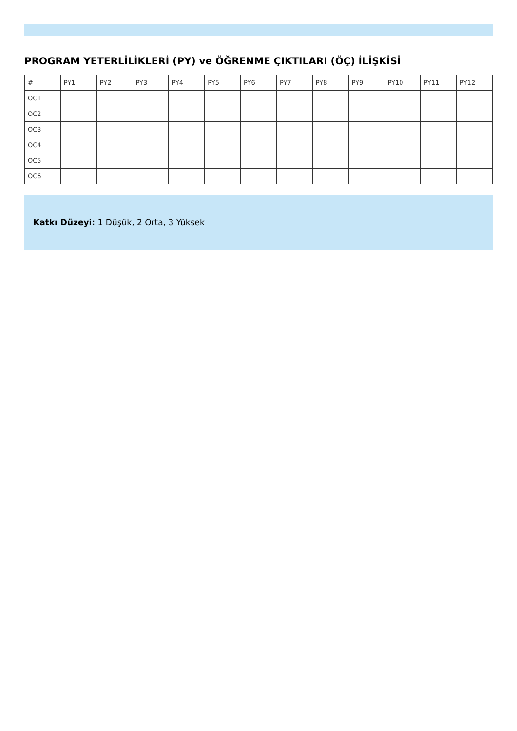PROGRAM YETERLİLİKLERİ (PY) ve ÖĞRENME ÇIKTILARI (ÖÇ) İLİŞKİSİ
| # | PY1 | PY2 | PY3 | PY4 | PY5 | PY6 | PY7 | PY8 | PY9 | PY10 | PY11 | PY12 |
| --- | --- | --- | --- | --- | --- | --- | --- | --- | --- | --- | --- | --- |
| OC1 | | | | | | | | | | | | |
| OC2 | | | | | | | | | | | | |
| OC3 | | | | | | | | | | | | |
| OC4 | | | | | | | | | | | | |
| OC5 | | | | | | | | | | | | |
| OC6 | | | | | | | | | | | | |
Katkı Düzeyi: 1 Düşük, 2 Orta, 3 Yüksek